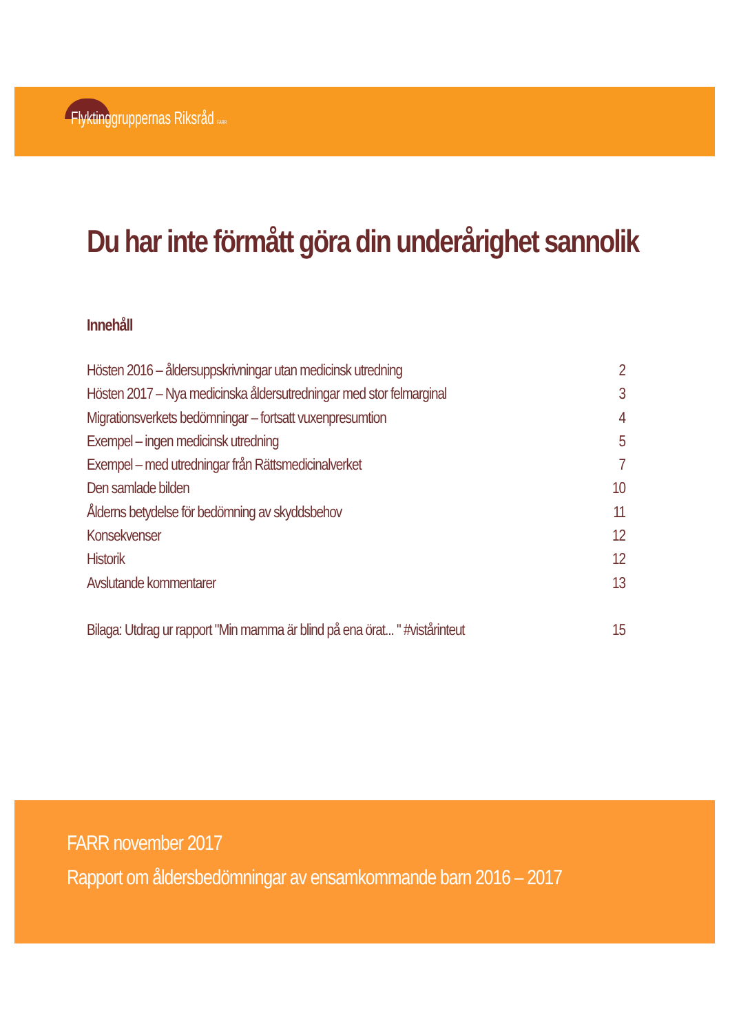Flyktinggruppernas Riksråd FARR
Du har inte förmått göra din underårighet sannolik
Innehåll
Hösten 2016 – åldersuppskrivningar utan medicinsk utredning 2
Hösten 2017 – Nya medicinska åldersutredningar med stor felmarginal 3
Migrationsverkets bedömningar – fortsatt vuxenpresumtion 4
Exempel – ingen medicinsk utredning 5
Exempel – med utredningar från Rättsmedicinalverket 7
Den samlade bilden 10
Ålderns betydelse för bedömning av skyddsbehov 11
Konsekvenser 12
Historik 12
Avslutande kommentarer 13
Bilaga: Utdrag ur rapport "Min mamma är blind på ena örat... " #vistårinteut 15
FARR november 2017
Rapport om åldersbedömningar av ensamkommande barn 2016 – 2017